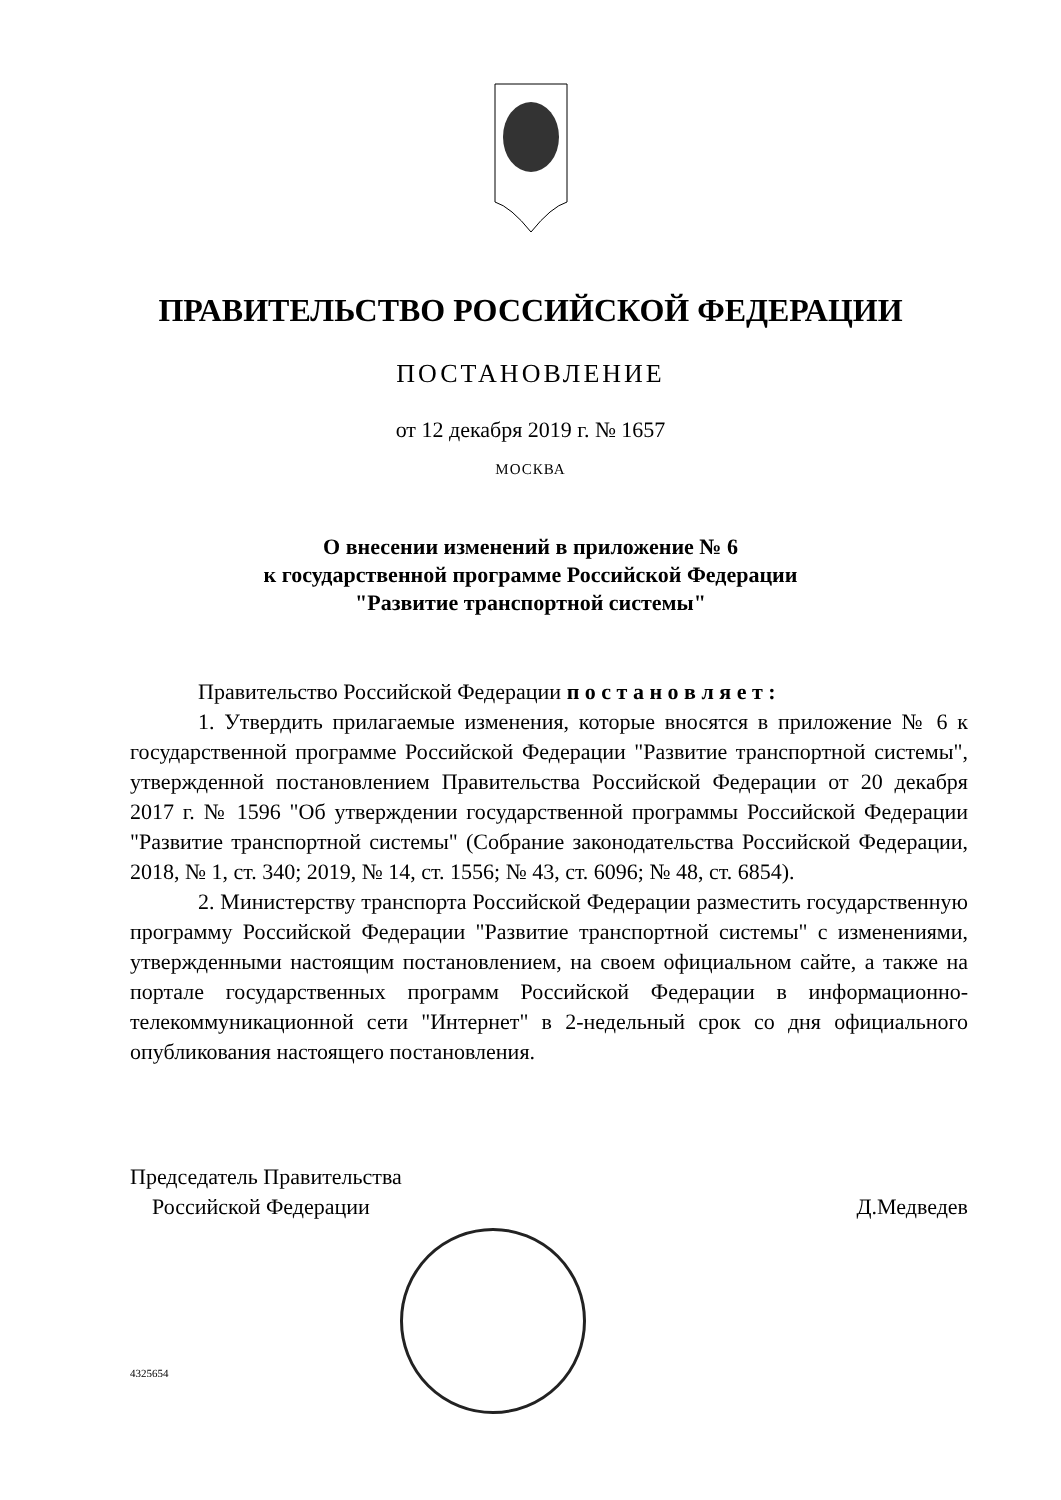ПРАВИТЕЛЬСТВО РОССИЙСКОЙ ФЕДЕРАЦИИ
ПОСТАНОВЛЕНИЕ
от 12 декабря 2019 г. № 1657
МОСКВА
О внесении изменений в приложение № 6
к государственной программе Российской Федерации
"Развитие транспортной системы"
Правительство Российской Федерации п о с т а н о в л я е т :
1. Утвердить прилагаемые изменения, которые вносятся в приложение № 6 к государственной программе Российской Федерации "Развитие транспортной системы", утвержденной постановлением Правительства Российской Федерации от 20 декабря 2017 г. № 1596 "Об утверждении государственной программы Российской Федерации "Развитие транспортной системы" (Собрание законодательства Российской Федерации, 2018, № 1, ст. 340; 2019, № 14, ст. 1556; № 43, ст. 6096; № 48, ст. 6854).
2. Министерству транспорта Российской Федерации разместить государственную программу Российской Федерации "Развитие транспортной системы" с изменениями, утвержденными настоящим постановлением, на своем официальном сайте, а также на портале государственных программ Российской Федерации в информационно-телекоммуникационной сети "Интернет" в 2-недельный срок со дня официального опубликования настоящего постановления.
Председатель Правительства
Российской Федерации
Д.Медведев
4325654